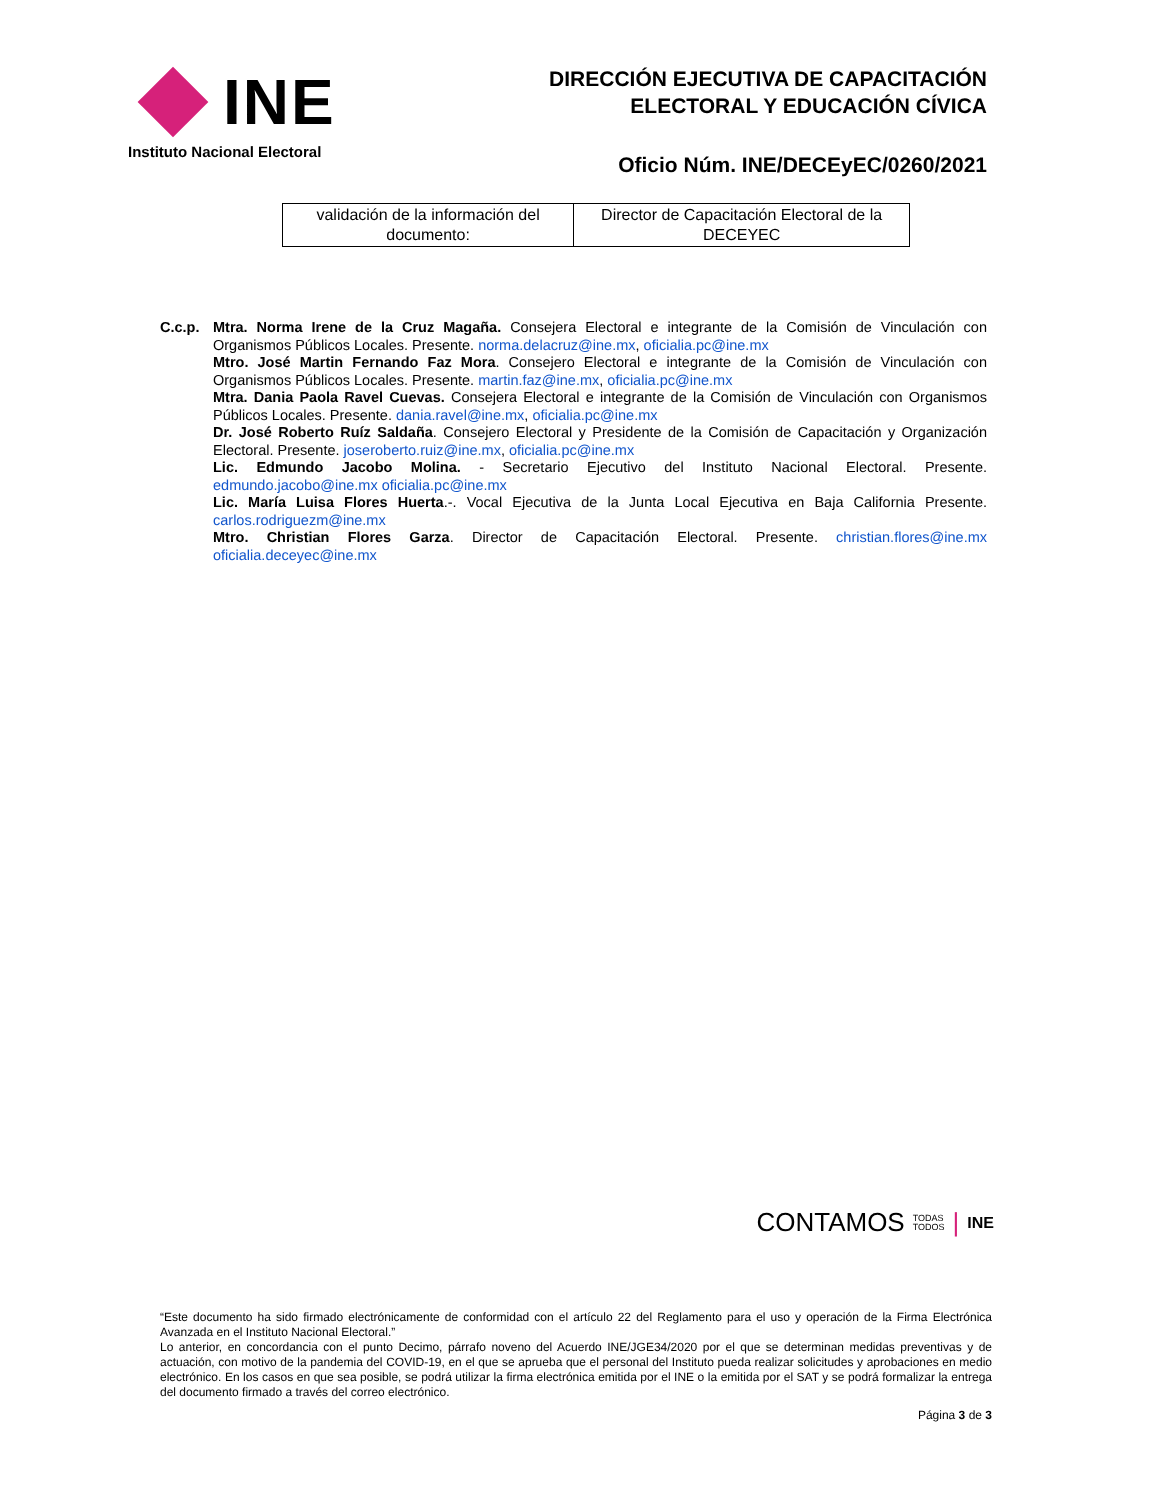INE
Instituto Nacional Electoral
DIRECCIÓN EJECUTIVA DE CAPACITACIÓN
ELECTORAL Y EDUCACIÓN CÍVICA
Oficio Núm. INE/DECEyEC/0260/2021
| validación de la información del documento: | Director de Capacitación Electoral de la DECEYEC |
C.c.p. Mtra. Norma Irene de la Cruz Magaña. Consejera Electoral e integrante de la Comisión de Vinculación con Organismos Públicos Locales. Presente. norma.delacruz@ine.mx, oficialia.pc@ine.mx
Mtro. José Martin Fernando Faz Mora. Consejero Electoral e integrante de la Comisión de Vinculación con Organismos Públicos Locales. Presente. martin.faz@ine.mx, oficialia.pc@ine.mx
Mtra. Dania Paola Ravel Cuevas. Consejera Electoral e integrante de la Comisión de Vinculación con Organismos Públicos Locales. Presente. dania.ravel@ine.mx, oficialia.pc@ine.mx
Dr. José Roberto Ruíz Saldaña. Consejero Electoral y Presidente de la Comisión de Capacitación y Organización Electoral. Presente. joseroberto.ruiz@ine.mx, oficialia.pc@ine.mx
Lic. Edmundo Jacobo Molina. - Secretario Ejecutivo del Instituto Nacional Electoral. Presente. edmundo.jacobo@ine.mx oficialia.pc@ine.mx
Lic. María Luisa Flores Huerta.-. Vocal Ejecutiva de la Junta Local Ejecutiva en Baja California Presente. carlos.rodriguezm@ine.mx
Mtro. Christian Flores Garza. Director de Capacitación Electoral. Presente. christian.flores@ine.mx oficialia.deceyec@ine.mx
CONTAMOS TODAS
TODOS | INE
“Este documento ha sido firmado electrónicamente de conformidad con el artículo 22 del Reglamento para el uso y operación de la Firma Electrónica Avanzada en el Instituto Nacional Electoral.”
Lo anterior, en concordancia con el punto Decimo, párrafo noveno del Acuerdo INE/JGE34/2020 por el que se determinan medidas preventivas y de actuación, con motivo de la pandemia del COVID-19, en el que se aprueba que el personal del Instituto pueda realizar solicitudes y aprobaciones en medio electrónico. En los casos en que sea posible, se podrá utilizar la firma electrónica emitida por el INE o la emitida por el SAT y se podrá formalizar la entrega del documento firmado a través del correo electrónico.
Página 3 de 3